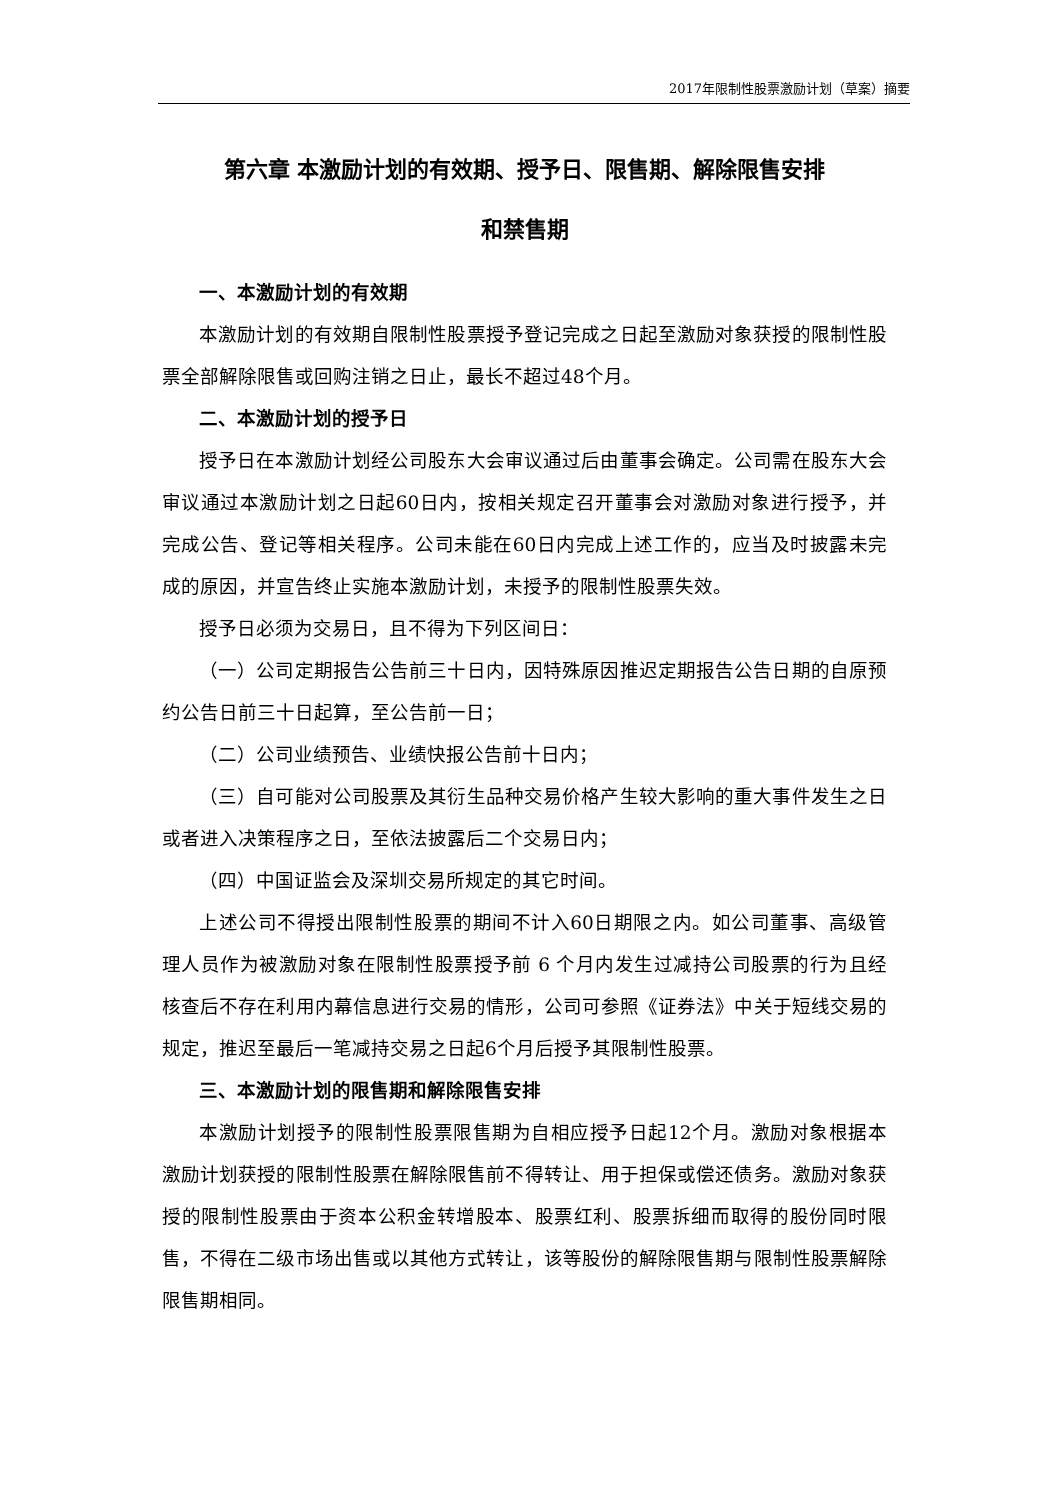2017年限制性股票激励计划（草案）摘要
第六章 本激励计划的有效期、授予日、限售期、解除限售安排
和禁售期
一、本激励计划的有效期
本激励计划的有效期自限制性股票授予登记完成之日起至激励对象获授的限制性股票全部解除限售或回购注销之日止，最长不超过48个月。
二、本激励计划的授予日
授予日在本激励计划经公司股东大会审议通过后由董事会确定。公司需在股东大会审议通过本激励计划之日起60日内，按相关规定召开董事会对激励对象进行授予，并完成公告、登记等相关程序。公司未能在60日内完成上述工作的，应当及时披露未完成的原因，并宣告终止实施本激励计划，未授予的限制性股票失效。
授予日必须为交易日，且不得为下列区间日：
（一）公司定期报告公告前三十日内，因特殊原因推迟定期报告公告日期的自原预约公告日前三十日起算，至公告前一日；
（二）公司业绩预告、业绩快报公告前十日内；
（三）自可能对公司股票及其衍生品种交易价格产生较大影响的重大事件发生之日或者进入决策程序之日，至依法披露后二个交易日内；
（四）中国证监会及深圳交易所规定的其它时间。
上述公司不得授出限制性股票的期间不计入60日期限之内。如公司董事、高级管理人员作为被激励对象在限制性股票授予前 6 个月内发生过减持公司股票的行为且经核查后不存在利用内幕信息进行交易的情形，公司可参照《证券法》中关于短线交易的规定，推迟至最后一笔减持交易之日起6个月后授予其限制性股票。
三、本激励计划的限售期和解除限售安排
本激励计划授予的限制性股票限售期为自相应授予日起12个月。激励对象根据本激励计划获授的限制性股票在解除限售前不得转让、用于担保或偿还债务。激励对象获授的限制性股票由于资本公积金转增股本、股票红利、股票拆细而取得的股份同时限售，不得在二级市场出售或以其他方式转让，该等股份的解除限售期与限制性股票解除限售期相同。